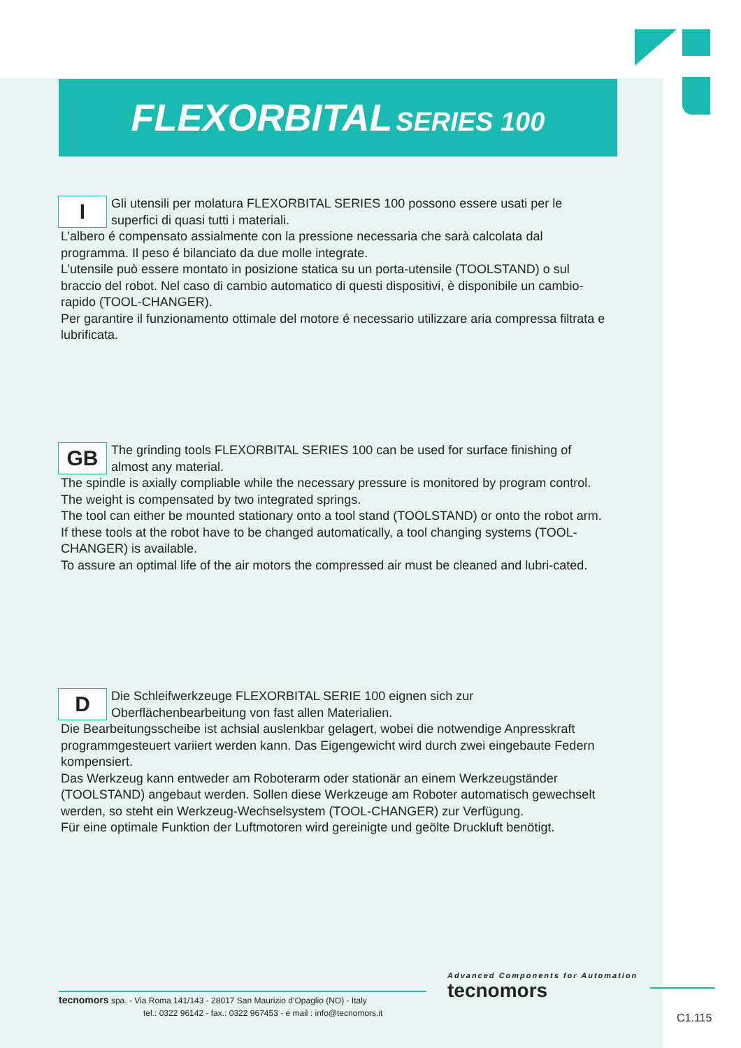FLEXORBITAL SERIES 100
I
Gli utensili per molatura FLEXORBITAL SERIES 100 possono essere usati per le superfici di quasi tutti i materiali.
L’albero é compensato assialmente con la pressione necessaria che sarà calcolata dal programma. Il peso é bilanciato da due molle integrate.
L’utensile può essere montato in posizione statica su un porta-utensile (TOOLSTAND) o sul braccio del robot. Nel caso di cambio automatico di questi dispositivi, è disponibile un cambio-rapido (TOOL-CHANGER).
Per garantire il funzionamento ottimale del motore é necessario utilizzare aria compressa filtrata e lubrificata.
GB
The grinding tools FLEXORBITAL SERIES 100 can be used for surface finishing of almost any material.
The spindle is axially compliable while the necessary pressure is monitored by program control. The weight is compensated by two integrated springs.
The tool can either be mounted stationary onto a tool stand (TOOLSTAND) or onto the robot arm. If these tools at the robot have to be changed automatically, a tool changing systems (TOOL-CHANGER) is available.
To assure an optimal life of the air motors the compressed air must be cleaned and lubri-cated.
D
Die Schleifwerkzeuge FLEXORBITAL SERIE 100 eignen sich zur Oberflächenbearbeitung von fast allen Materialien.
Die Bearbeitungsscheibe ist achsial auslenkbar gelagert, wobei die notwendige Anpresskraft programmgesteuert variiert werden kann. Das Eigengewicht wird durch zwei eingebaute Federn kompensiert.
Das Werkzeug kann entweder am Roboterarm oder stationär an einem Werkzeugständer (TOOLSTAND) angebaut werden. Sollen diese Werkzeuge am Roboter automatisch gewechselt werden, so steht ein Werkzeug-Wechselsystem (TOOL-CHANGER) zur Verfügung.
Für eine optimale Funktion der Luftmotoren wird gereinigte und geölte Druckluft benötigt.
tecnomors spa. - Via Roma 141/143 - 28017 San Maurizio d’Opaglio (NO) - Italy
tel.: 0322 96142 - fax.: 0322 967453 - e mail : info@tecnomors.it
Advanced Components for Automation
tecnomors
C1.115